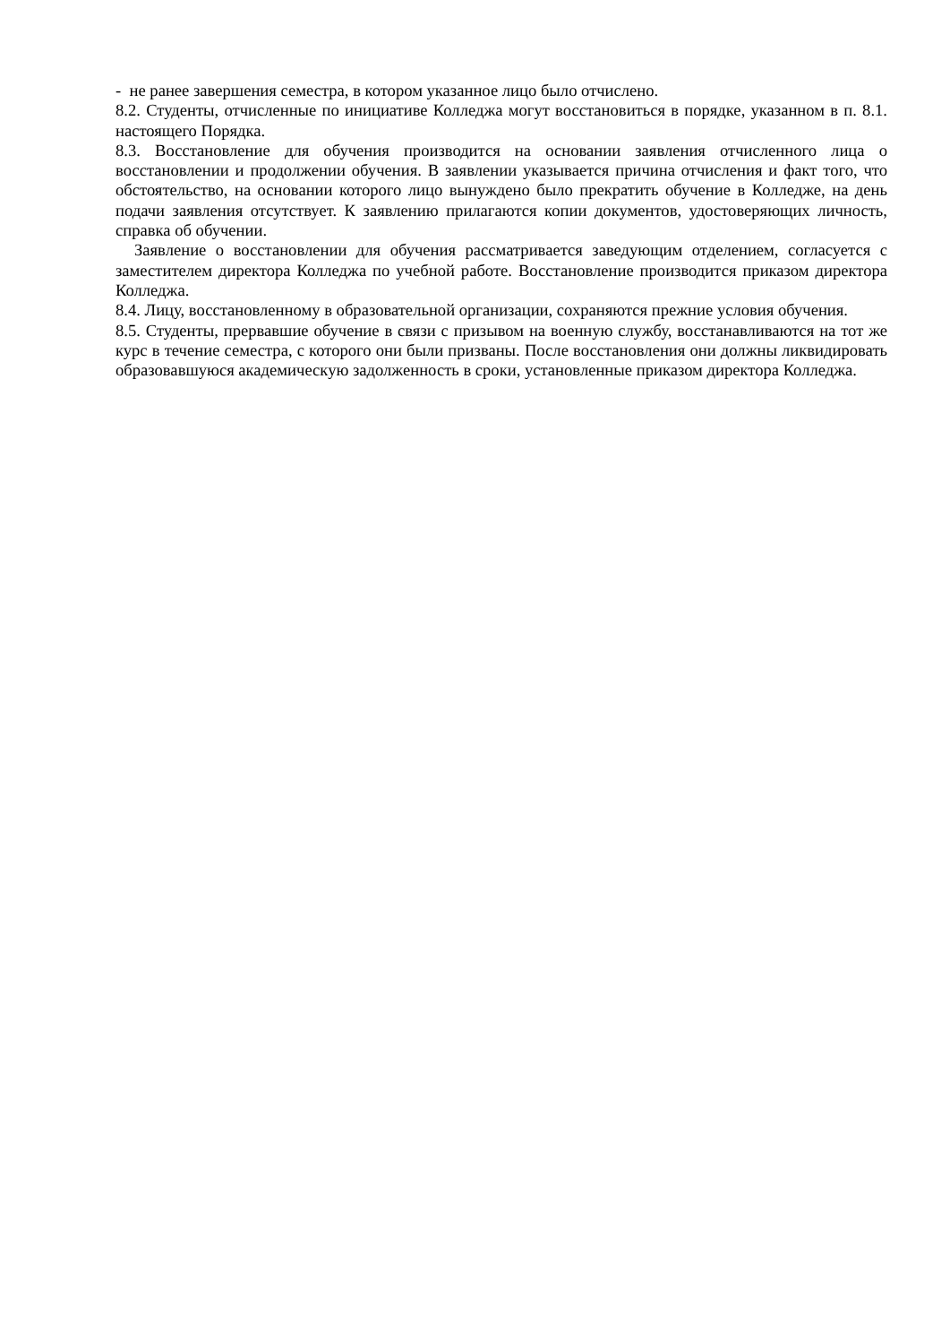- не ранее завершения семестра, в котором указанное лицо было отчислено.
8.2. Студенты, отчисленные по инициативе Колледжа могут восстановиться в порядке, указанном в п. 8.1. настоящего Порядка.
8.3. Восстановление для обучения производится на основании заявления отчисленного лица о восстановлении и продолжении обучения. В заявлении указывается причина отчисления и факт того, что обстоятельство, на основании которого лицо вынуждено было прекратить обучение в Колледже, на день подачи заявления отсутствует. К заявлению прилагаются копии документов, удостоверяющих личность, справка об обучении.
Заявление о восстановлении для обучения рассматривается заведующим отделением, согласуется с заместителем директора Колледжа по учебной работе. Восстановление производится приказом директора Колледжа.
8.4. Лицу, восстановленному в образовательной организации, сохраняются прежние условия обучения.
8.5. Студенты, прервавшие обучение в связи с призывом на военную службу, восстанавливаются на тот же курс в течение семестра, с которого они были призваны. После восстановления они должны ликвидировать образовавшуюся академическую задолженность в сроки, установленные приказом директора Колледжа.